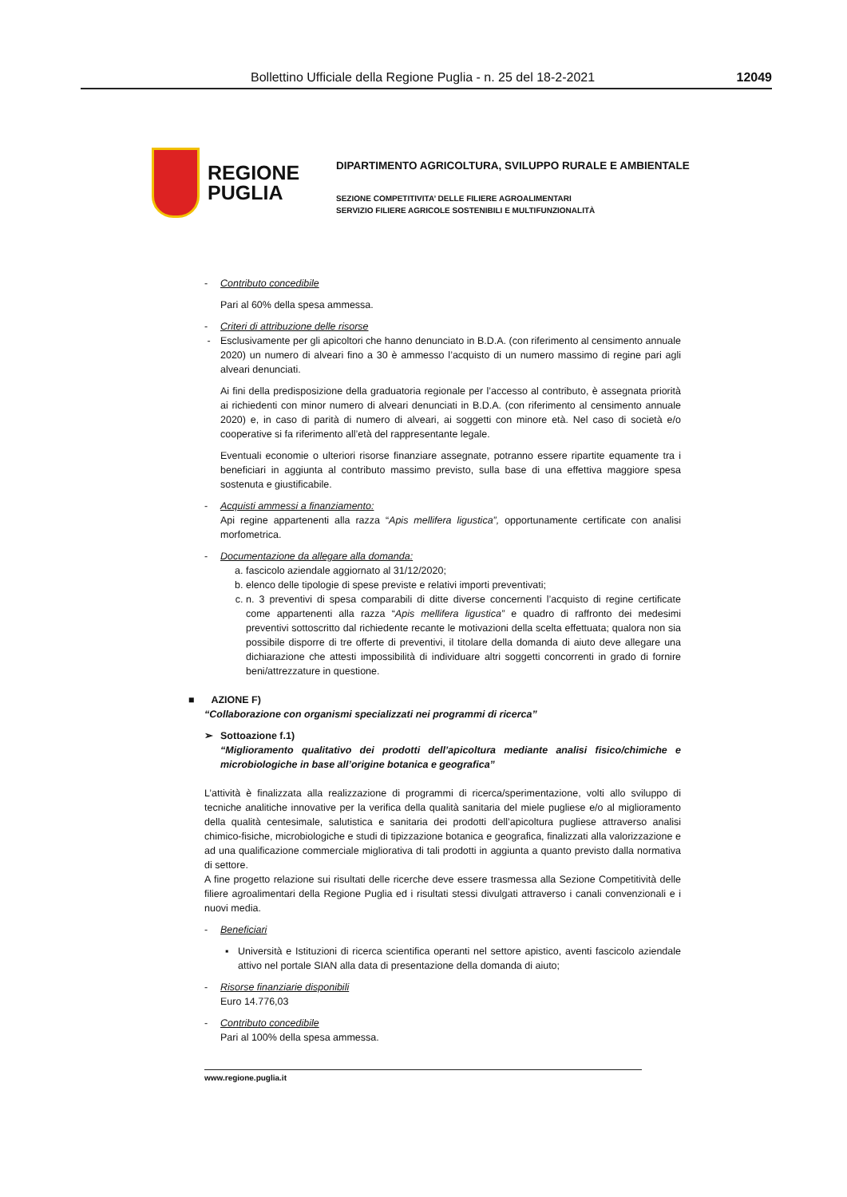Bollettino Ufficiale della Regione Puglia - n. 25 del 18-2-2021 12049
REGIONE
PUGLIA
DIPARTIMENTO AGRICOLTURA, SVILUPPO RURALE E AMBIENTALE
SEZIONE COMPETITIVITA’ DELLE FILIERE AGROALIMENTARI
SERVIZIO FILIERE AGRICOLE SOSTENIBILI E MULTIFUNZIONALITÀ
- Contributo concedibile
Pari al 60% della spesa ammessa.
- Criteri di attribuzione delle risorse
- Esclusivamente per gli apicoltori che hanno denunciato in B.D.A. (con riferimento al censimento annuale 2020) un numero di alveari fino a 30 è ammesso l’acquisto di un numero massimo di regine pari agli alveari denunciati.
Ai fini della predisposizione della graduatoria regionale per l’accesso al contributo, è assegnata priorità ai richiedenti con minor numero di alveari denunciati in B.D.A. (con riferimento al censimento annuale 2020) e, in caso di parità di numero di alveari, ai soggetti con minore età. Nel caso di società e/o cooperative si fa riferimento all’età del rappresentante legale.
Eventuali economie o ulteriori risorse finanziare assegnate, potranno essere ripartite equamente tra i beneficiari in aggiunta al contributo massimo previsto, sulla base di una effettiva maggiore spesa sostenuta e giustificabile.
- Acquisti ammessi a finanziamento:
Api regine appartenenti alla razza “Apis mellifera ligustica”, opportunamente certificate con analisi morfometrica.
- Documentazione da allegare alla domanda:
a. fascicolo aziendale aggiornato al 31/12/2020;
b. elenco delle tipologie di spese previste e relativi importi preventivati;
c. n. 3 preventivi di spesa comparabili di ditte diverse concernenti l’acquisto di regine certificate come appartenenti alla razza “Apis mellifera ligustica” e quadro di raffronto dei medesimi preventivi sottoscritto dal richiedente recante le motivazioni della scelta effettuata; qualora non sia possibile disporre di tre offerte di preventivi, il titolare della domanda di aiuto deve allegare una dichiarazione che attesti impossibilità di individuare altri soggetti concorrenti in grado di fornire beni/attrezzature in questione.
■ AZIONE F)
“Collaborazione con organismi specializzati nei programmi di ricerca”
➢ Sottoazione f.1)
“Miglioramento qualitativo dei prodotti dell’apicoltura mediante analisi fisico/chimiche e microbiologiche in base all’origine botanica e geografica”
L’attività è finalizzata alla realizzazione di programmi di ricerca/sperimentazione, volti allo sviluppo di tecniche analitiche innovative per la verifica della qualità sanitaria del miele pugliese e/o al miglioramento della qualità centesimale, salutistica e sanitaria dei prodotti dell’apicoltura pugliese attraverso analisi chimico-fisiche, microbiologiche e studi di tipizzazione botanica e geografica, finalizzati alla valorizzazione e ad una qualificazione commerciale migliorativa di tali prodotti in aggiunta a quanto previsto dalla normativa di settore.
A fine progetto relazione sui risultati delle ricerche deve essere trasmessa alla Sezione Competitività delle filiere agroalimentari della Regione Puglia ed i risultati stessi divulgati attraverso i canali convenzionali e i nuovi media.
- Beneficiari
▪ Università e Istituzioni di ricerca scientifica operanti nel settore apistico, aventi fascicolo aziendale attivo nel portale SIAN alla data di presentazione della domanda di aiuto;
- Risorse finanziarie disponibili
Euro 14.776,03
- Contributo concedibile
Pari al 100% della spesa ammessa.
www.regione.puglia.it